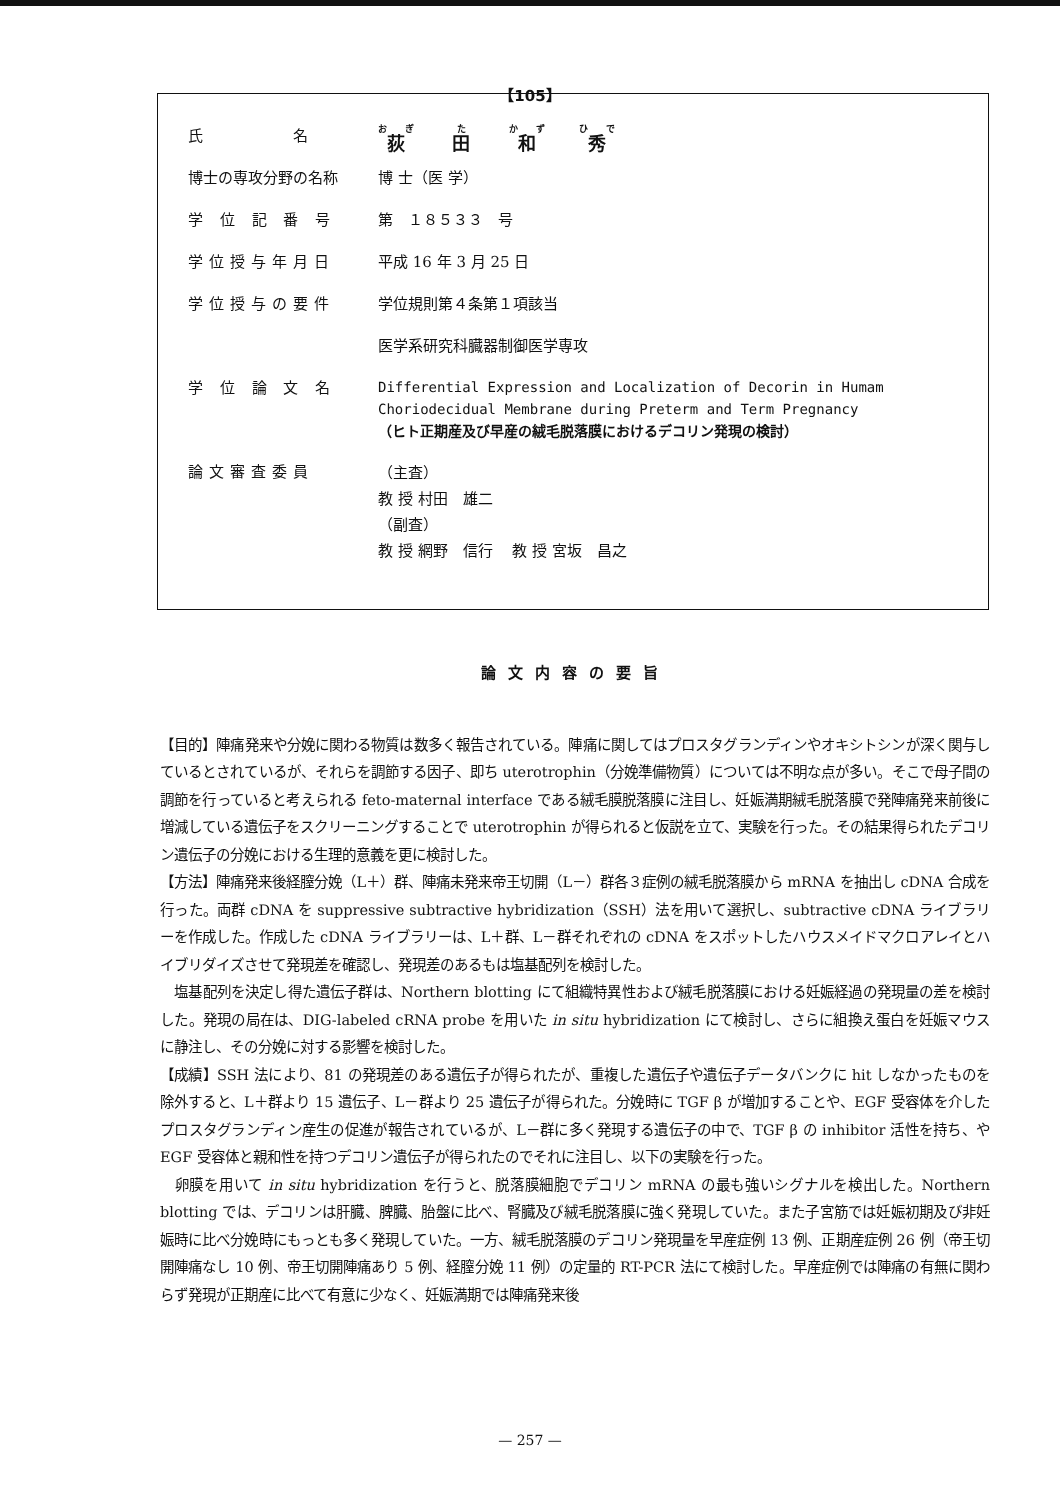【105】
| 氏 名 | 荻 田 和 秀 |
| 博士の専攻分野の名称 | 博 士（医 学） |
| 学 位 記 番 号 | 第 １８５３３ 号 |
| 学位授与年月日 | 平成 16 年 3 月 25 日 |
| 学位授与の要件 | 学位規則第４条第１項該当 |
| | 医学系研究科臓器制御医学専攻 |
| 学 位 論 文 名 | Differential Expression and Localization of Decorin in Humam Choriodecidual Membrane during Preterm and Term Pregnancy （ヒト正期産及び早産の絨毛脱落膜におけるデコリン発現の検討） |
| 論文審査委員 | （主査） 教 授 村田 雄二 （副査） 教 授 網野 信行 教 授 宮坂 昌之 |
論文内容の要旨
【目的】陣痛発来や分娩に関わる物質は数多く報告されている。陣痛に関してはプロスタグランディンやオキシトシンが深く関与しているとされているが、それらを調節する因子、即ち uterotrophin（分娩準備物質）については不明な点が多い。そこで母子間の調節を行っていると考えられる feto-maternal interface である絨毛膜脱落膜に注目し、妊娠満期絨毛脱落膜で発陣痛発来前後に増減している遺伝子をスクリーニングすることで uterotrophin が得られると仮説を立て、実験を行った。その結果得られたデコリン遺伝子の分娩における生理的意義を更に検討した。
【方法】陣痛発来後経膣分娩（L＋）群、陣痛未発来帝王切開（L－）群各３症例の絨毛脱落膜から mRNA を抽出し cDNA 合成を行った。両群 cDNA を suppressive subtractive hybridization（SSH）法を用いて選択し、subtractive cDNA ライブラリーを作成した。作成した cDNA ライブラリーは、L＋群、L－群それぞれの cDNA をスポットしたハウスメイドマクロアレイとハイブリダイズさせて発現差を確認し、発現差のあるもは塩基配列を検討した。
　塩基配列を決定し得た遺伝子群は、Northern blotting にて組織特異性および絨毛脱落膜における妊娠経過の発現量の差を検討した。発現の局在は、DIG-labeled cRNA probe を用いた in situ hybridization にて検討し、さらに組換え蛋白を妊娠マウスに静注し、その分娩に対する影響を検討した。
【成績】SSH 法により、81 の発現差のある遺伝子が得られたが、重複した遺伝子や遺伝子データバンクに hit しなかったものを除外すると、L＋群より 15 遺伝子、L－群より 25 遺伝子が得られた。分娩時に TGF β が増加することや、EGF 受容体を介したプロスタグランディン産生の促進が報告されているが、L－群に多く発現する遺伝子の中で、TGF β の inhibitor 活性を持ち、や EGF 受容体と親和性を持つデコリン遺伝子が得られたのでそれに注目し、以下の実験を行った。
　卵膜を用いて in situ hybridization を行うと、脱落膜細胞でデコリン mRNA の最も強いシグナルを検出した。Northern blotting では、デコリンは肝臓、脾臓、胎盤に比べ、腎臓及び絨毛脱落膜に強く発現していた。また子宮筋では妊娠初期及び非妊娠時に比べ分娩時にもっとも多く発現していた。一方、絨毛脱落膜のデコリン発現量を早産症例 13 例、正期産症例 26 例（帝王切開陣痛なし 10 例、帝王切開陣痛あり 5 例、経膣分娩 11 例）の定量的 RT-PCR 法にて検討した。早産症例では陣痛の有無に関わらず発現が正期産に比べて有意に少なく、妊娠満期では陣痛発来後
— 257 —